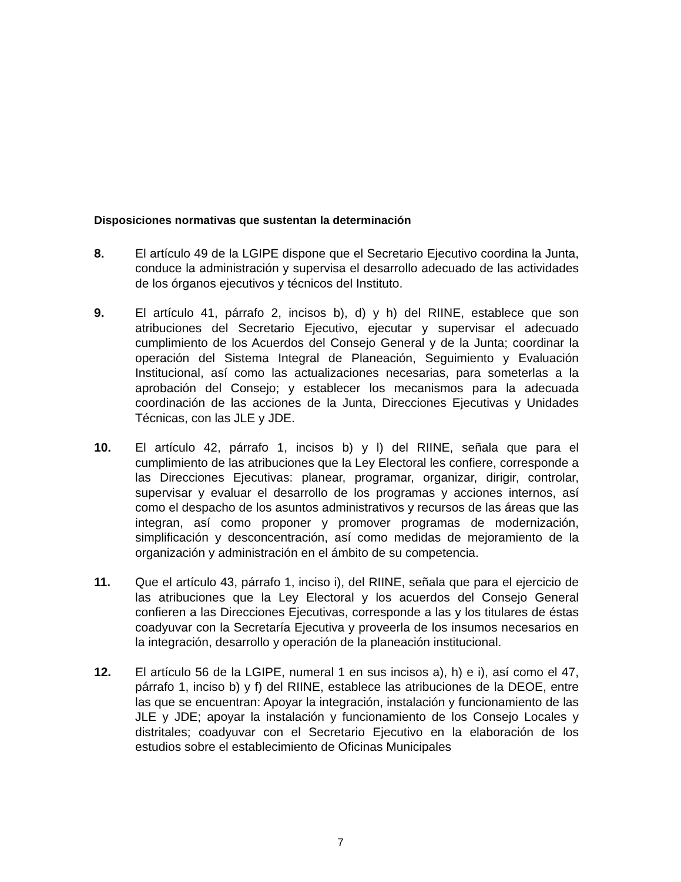Disposiciones normativas que sustentan la determinación
8. El artículo 49 de la LGIPE dispone que el Secretario Ejecutivo coordina la Junta, conduce la administración y supervisa el desarrollo adecuado de las actividades de los órganos ejecutivos y técnicos del Instituto.
9. El artículo 41, párrafo 2, incisos b), d) y h) del RIINE, establece que son atribuciones del Secretario Ejecutivo, ejecutar y supervisar el adecuado cumplimiento de los Acuerdos del Consejo General y de la Junta; coordinar la operación del Sistema Integral de Planeación, Seguimiento y Evaluación Institucional, así como las actualizaciones necesarias, para someterlas a la aprobación del Consejo; y establecer los mecanismos para la adecuada coordinación de las acciones de la Junta, Direcciones Ejecutivas y Unidades Técnicas, con las JLE y JDE.
10. El artículo 42, párrafo 1, incisos b) y l) del RIINE, señala que para el cumplimiento de las atribuciones que la Ley Electoral les confiere, corresponde a las Direcciones Ejecutivas: planear, programar, organizar, dirigir, controlar, supervisar y evaluar el desarrollo de los programas y acciones internos, así como el despacho de los asuntos administrativos y recursos de las áreas que las integran, así como proponer y promover programas de modernización, simplificación y desconcentración, así como medidas de mejoramiento de la organización y administración en el ámbito de su competencia.
11. Que el artículo 43, párrafo 1, inciso i), del RIINE, señala que para el ejercicio de las atribuciones que la Ley Electoral y los acuerdos del Consejo General confieren a las Direcciones Ejecutivas, corresponde a las y los titulares de éstas coadyuvar con la Secretaría Ejecutiva y proveerla de los insumos necesarios en la integración, desarrollo y operación de la planeación institucional.
12. El artículo 56 de la LGIPE, numeral 1 en sus incisos a), h) e i), así como el 47, párrafo 1, inciso b) y f) del RIINE, establece las atribuciones de la DEOE, entre las que se encuentran: Apoyar la integración, instalación y funcionamiento de las JLE y JDE; apoyar la instalación y funcionamiento de los Consejo Locales y distritales; coadyuvar con el Secretario Ejecutivo en la elaboración de los estudios sobre el establecimiento de Oficinas Municipales
7